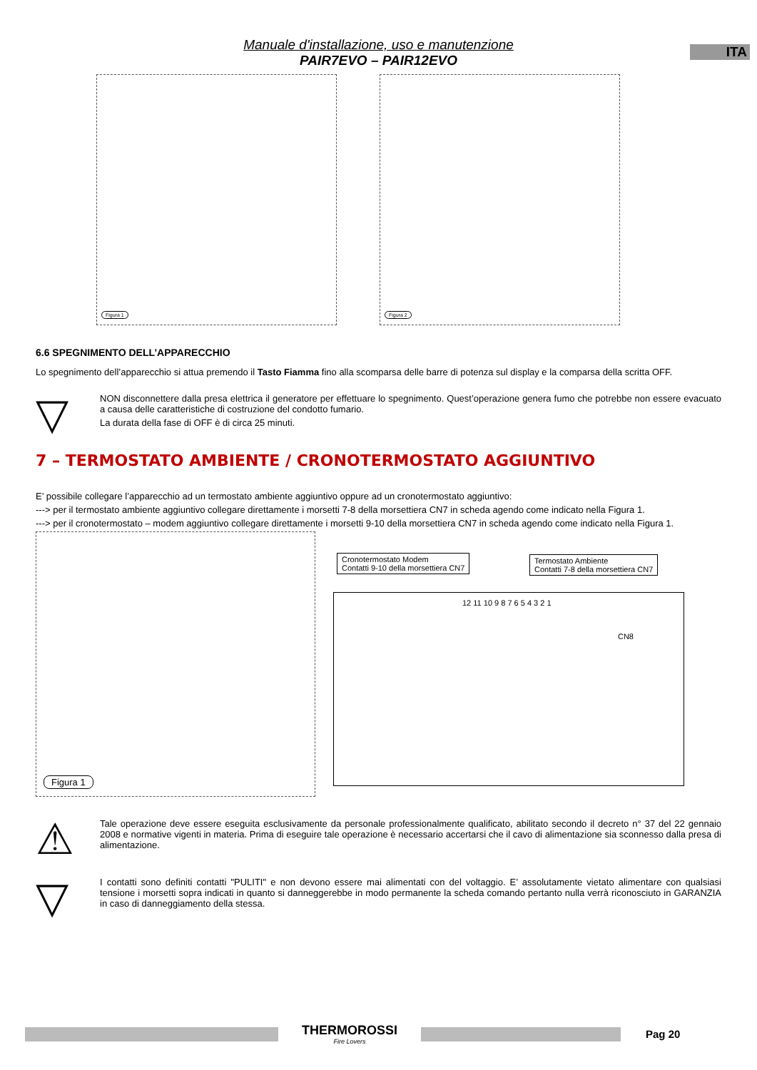ITA
Manuale d'installazione, uso e manutenzione
PAIR7EVO – PAIR12EVO
Figura 1
Figura 2
6.6 SPEGNIMENTO DELL’APPARECCHIO
Lo spegnimento dell’apparecchio si attua premendo il Tasto Fiamma fino alla scomparsa delle barre di potenza sul display e la comparsa della scritta OFF.
▽
NON disconnettere dalla presa elettrica il generatore per effettuare lo spegnimento. Quest’operazione genera fumo che potrebbe non essere evacuato a causa delle caratteristiche di costruzione del condotto fumario.
La durata della fase di OFF è di circa 25 minuti.
7 – TERMOSTATO AMBIENTE / CRONOTERMOSTATO AGGIUNTIVO
E’ possibile collegare l’apparecchio ad un termostato ambiente aggiuntivo oppure ad un cronotermostato aggiuntivo:
---> per il termostato ambiente aggiuntivo collegare direttamente i morsetti 7-8 della morsettiera CN7 in scheda agendo come indicato nella Figura 1.
---> per il cronotermostato – modem aggiuntivo collegare direttamente i morsetti 9-10 della morsettiera CN7 in scheda agendo come indicato nella Figura 1.
Figura 1
Cronotermostato Modem
Contatti 9-10 della morsettiera CN7
Termostato Ambiente
Contatti 7-8 della morsettiera CN7
12 11 10 9 8 7 6 5 4 3 2 1
CN8
⚠
Tale operazione deve essere eseguita esclusivamente da personale professionalmente qualificato, abilitato secondo il decreto n° 37 del 22 gennaio 2008 e normative vigenti in materia. Prima di eseguire tale operazione è necessario accertarsi che il cavo di alimentazione sia sconnesso dalla presa di alimentazione.
▽
I contatti sono definiti contatti "PULITI" e non devono essere mai alimentati con del voltaggio. E’ assolutamente vietato alimentare con qualsiasi tensione i morsetti sopra indicati in quanto si danneggerebbe in modo permanente la scheda comando pertanto nulla verrà riconosciuto in GARANZIA in caso di danneggiamento della stessa.
THERMOROSSI
Fire Lovers
Pag 20